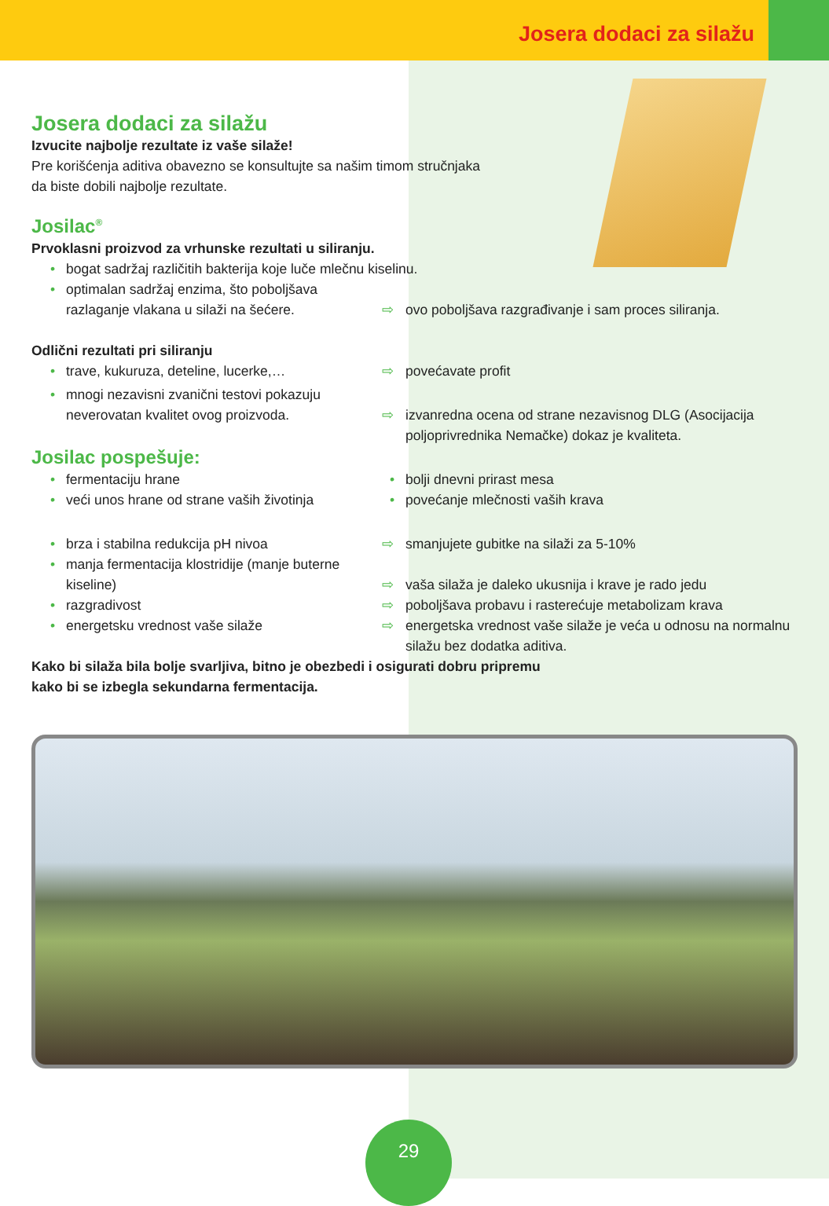Josera dodaci za silažu
Josera dodaci za silažu
Izvucite najbolje rezultate iz vaše silaže!
Pre korišćenja aditiva obavezno se konsultujte sa našim timom stručnjaka
da biste dobili najbolje rezultate.
Josilac<sup>®</sup>
Prvoklasni proizvod za vrhunske rezultati u siliranju.
• bogat sadržaj različitih bakterija koje luče mlečnu kiselinu.
• optimalan sadržaj enzima, što poboljšava razlaganje vlakana u silaži na šećere.
⇨ ovo poboljšava razgrađivanje i sam proces siliranja.
Odlični rezultati pri siliranju
• trave, kukuruza, deteline, lucerke,…
⇨ povećavate profit
• mnogi nezavisni zvanični testovi pokazuju neverovatan kvalitet ovog proizvoda.
⇨ izvanredna ocena od strane nezavisnog DLG (Asocijacija poljoprivrednika Nemačke) dokaz je kvaliteta.
Josilac pospešuje:
• fermentaciju hrane
• bolji dnevni prirast mesa
• veći unos hrane od strane vaših životinja
• povećanje mlečnosti vaših krava
• brza i stabilna redukcija pH nivoa
⇨ smanjujete gubitke na silaži za 5-10%
• manja fermentacija klostridije (manje buterne kiseline)
⇨ vaša silaža je daleko ukusnija i krave je rado jedu
• razgradivost
⇨ poboljšava probavu i rasterećuje metabolizam krava
• energetsku vrednost vaše silaže
⇨ energetska vrednost vaše silaže je veća u odnosu na normalnu silažu bez dodatka aditiva.
Kako bi silaža bila bolje svarljiva, bitno je obezbedi i osigurati dobru pripremu
kako bi se izbegla sekundarna fermentacija.
29